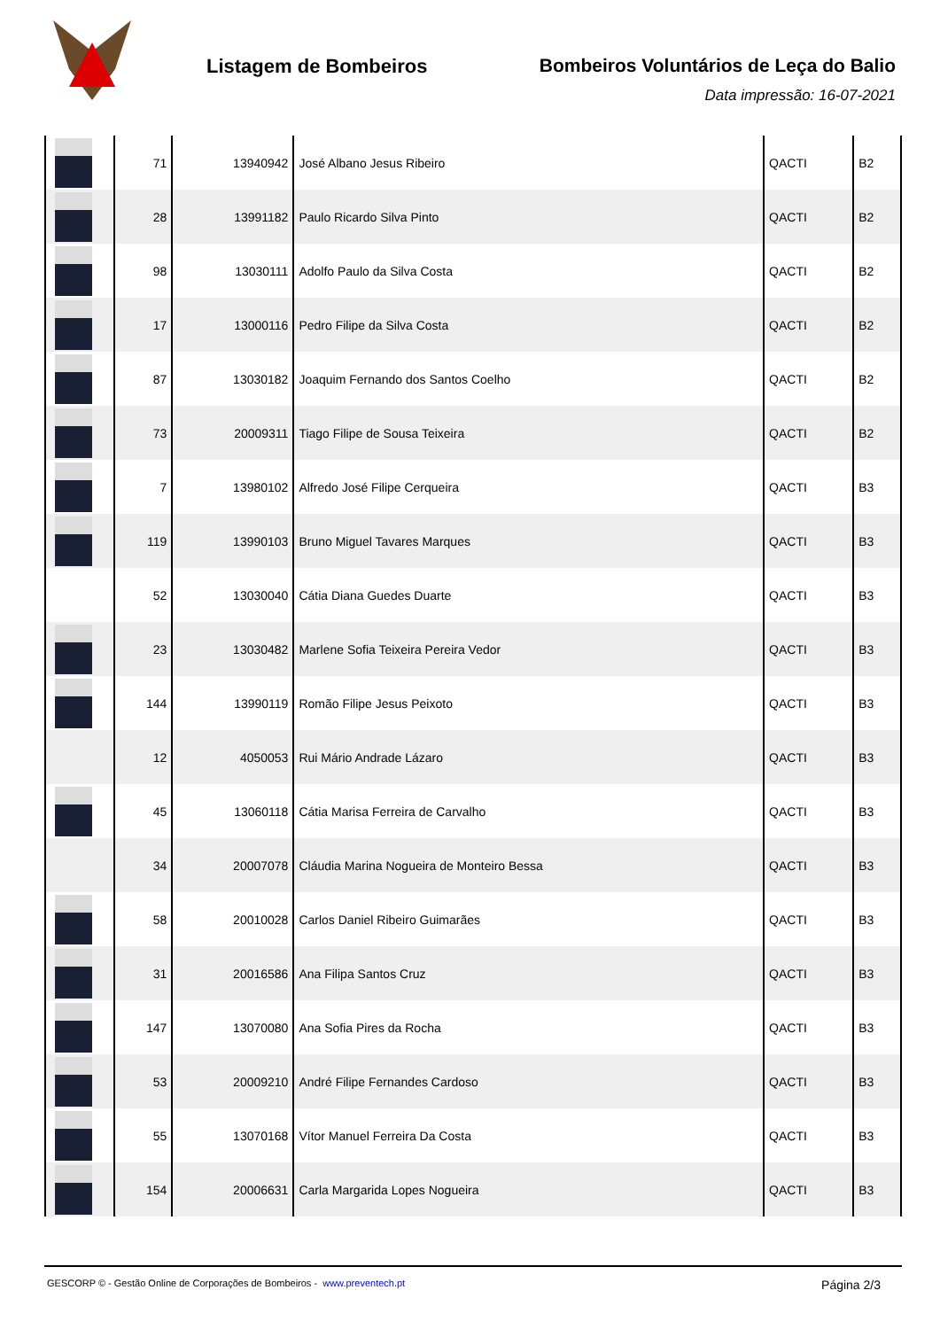Listagem de Bombeiros Bombeiros Voluntários de Leça do Balio
Data impressão: 16-07-2021
| | 71 | 13940942 | José Albano Jesus Ribeiro | QACTI | B2 |
| | 28 | 13991182 | Paulo Ricardo Silva Pinto | QACTI | B2 |
| | 98 | 13030111 | Adolfo Paulo da Silva Costa | QACTI | B2 |
| | 17 | 13000116 | Pedro Filipe da Silva Costa | QACTI | B2 |
| | 87 | 13030182 | Joaquim Fernando dos Santos Coelho | QACTI | B2 |
| | 73 | 20009311 | Tiago Filipe de Sousa Teixeira | QACTI | B2 |
| | 7 | 13980102 | Alfredo José Filipe Cerqueira | QACTI | B3 |
| | 119 | 13990103 | Bruno Miguel Tavares Marques | QACTI | B3 |
| | 52 | 13030040 | Cátia Diana Guedes Duarte | QACTI | B3 |
| | 23 | 13030482 | Marlene Sofia Teixeira Pereira Vedor | QACTI | B3 |
| | 144 | 13990119 | Romão Filipe Jesus Peixoto | QACTI | B3 |
| | 12 | 4050053 | Rui Mário Andrade Lázaro | QACTI | B3 |
| | 45 | 13060118 | Cátia Marisa Ferreira de Carvalho | QACTI | B3 |
| | 34 | 20007078 | Cláudia Marina Nogueira de Monteiro Bessa | QACTI | B3 |
| | 58 | 20010028 | Carlos Daniel Ribeiro Guimarães | QACTI | B3 |
| | 31 | 20016586 | Ana Filipa Santos Cruz | QACTI | B3 |
| | 147 | 13070080 | Ana Sofia Pires da Rocha | QACTI | B3 |
| | 53 | 20009210 | André Filipe Fernandes Cardoso | QACTI | B3 |
| | 55 | 13070168 | Vítor Manuel Ferreira Da Costa | QACTI | B3 |
| | 154 | 20006631 | Carla Margarida Lopes Nogueira | QACTI | B3 |
GESCORP © - Gestão Online de Corporações de Bombeiros - www.preventech.pt
Página 2/3